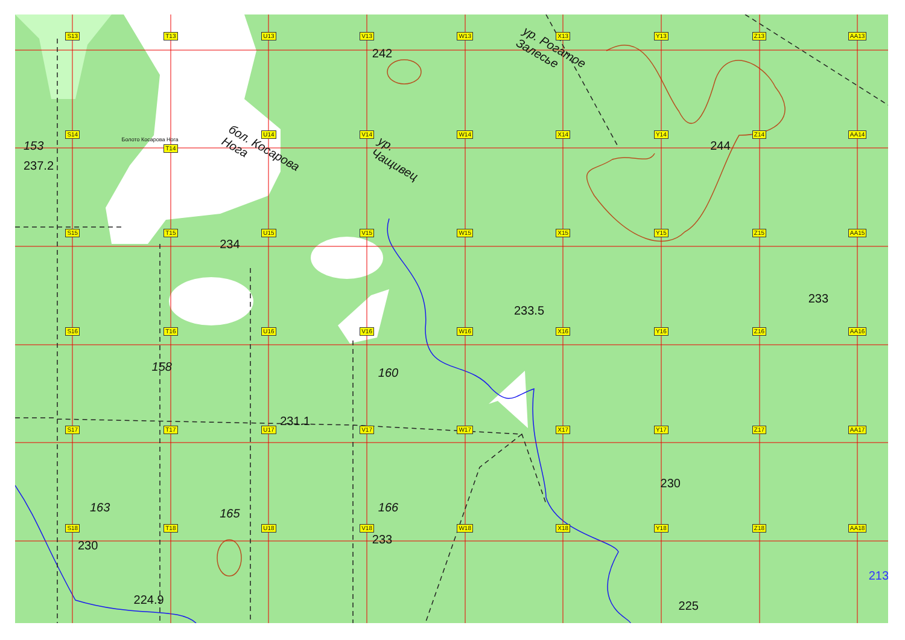S13
T13
U13
V13
242
W13
X13
ур. Рогатое Залесье
Y13
Z13
AA13
S14
153
237.2
Болото Косарова Нога
T14
U14
бол. Косарова Нога
V14
ур. Чащивец
W14
X14
Y14
Z14
244
AA14
S15
T15
U15
234
V15
W15
X15
233.5
Y15
Z15
AA15
233
S16
T16
158
U16
231.1
V16
160
W16
X16
Y16
Z16
AA16
S17
163
T17
U17
165
V17
166
W17
X17
Y17
230
Z17
AA17
S18
230
T18
224.9
U18
V18
233
W18
X18
Y18
225
Z18
AA18
213